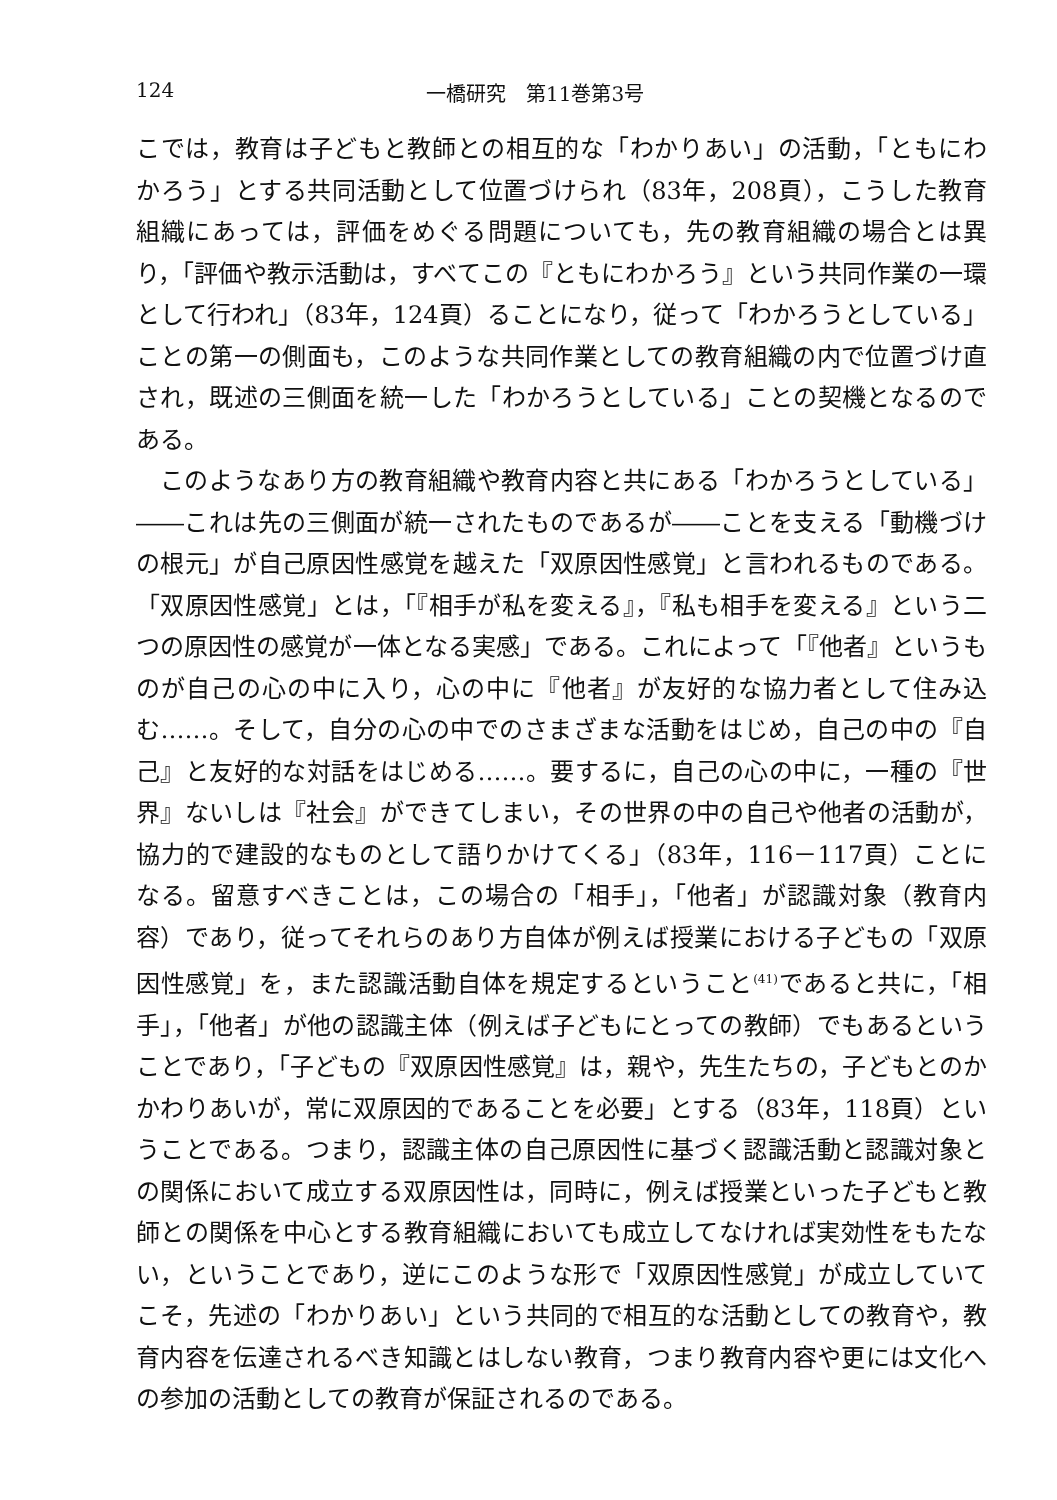124 一橋研究　第11巻第3号
こでは，教育は子どもと教師との相互的な「わかりあい」の活動，「ともにわかろう」とする共同活動として位置づけられ（83年，208頁），こうした教育組織にあっては，評価をめぐる問題についても，先の教育組織の場合とは異り，「評価や教示活動は，すべてこの『ともにわかろう』という共同作業の一環として行われ」（83年，124頁）ることになり，従って「わかろうとしている」ことの第一の側面も，このような共同作業としての教育組織の内で位置づけ直され，既述の三側面を統一した「わかろうとしている」ことの契機となるのである。
このようなあり方の教育組織や教育内容と共にある「わかろうとしている」――これは先の三側面が統一されたものであるが――ことを支える「動機づけの根元」が自己原因性感覚を越えた「双原因性感覚」と言われるものである。「双原因性感覚」とは，「『相手が私を変える』，『私も相手を変える』という二つの原因性の感覚が一体となる実感」である。これによって「『他者』というものが自己の心の中に入り，心の中に『他者』が友好的な協力者として住み込む……。そして，自分の心の中でのさまざまな活動をはじめ，自己の中の『自己』と友好的な対話をはじめる……。要するに，自己の心の中に，一種の『世界』ないしは『社会』ができてしまい，その世界の中の自己や他者の活動が，協力的で建設的なものとして語りかけてくる」（83年，116－117頁）ことになる。留意すべきことは，この場合の「相手」，「他者」が認識対象（教育内容）であり，従ってそれらのあり方自体が例えば授業における子どもの「双原因性感覚」を，また認識活動自体を規定するということ<sup>(41)</sup>であると共に，「相手」，「他者」が他の認識主体（例えば子どもにとっての教師）でもあるということであり，「子どもの『双原因性感覚』は，親や，先生たちの，子どもとのかかわりあいが，常に双原因的であることを必要」とする（83年，118頁）ということである。つまり，認識主体の自己原因性に基づく認識活動と認識対象との関係において成立する双原因性は，同時に，例えば授業といった子どもと教師との関係を中心とする教育組織においても成立してなければ実効性をもたない，ということであり，逆にこのような形で「双原因性感覚」が成立していてこそ，先述の「わかりあい」という共同的で相互的な活動としての教育や，教育内容を伝達されるべき知識とはしない教育，つまり教育内容や更には文化への参加の活動としての教育が保証されるのである。